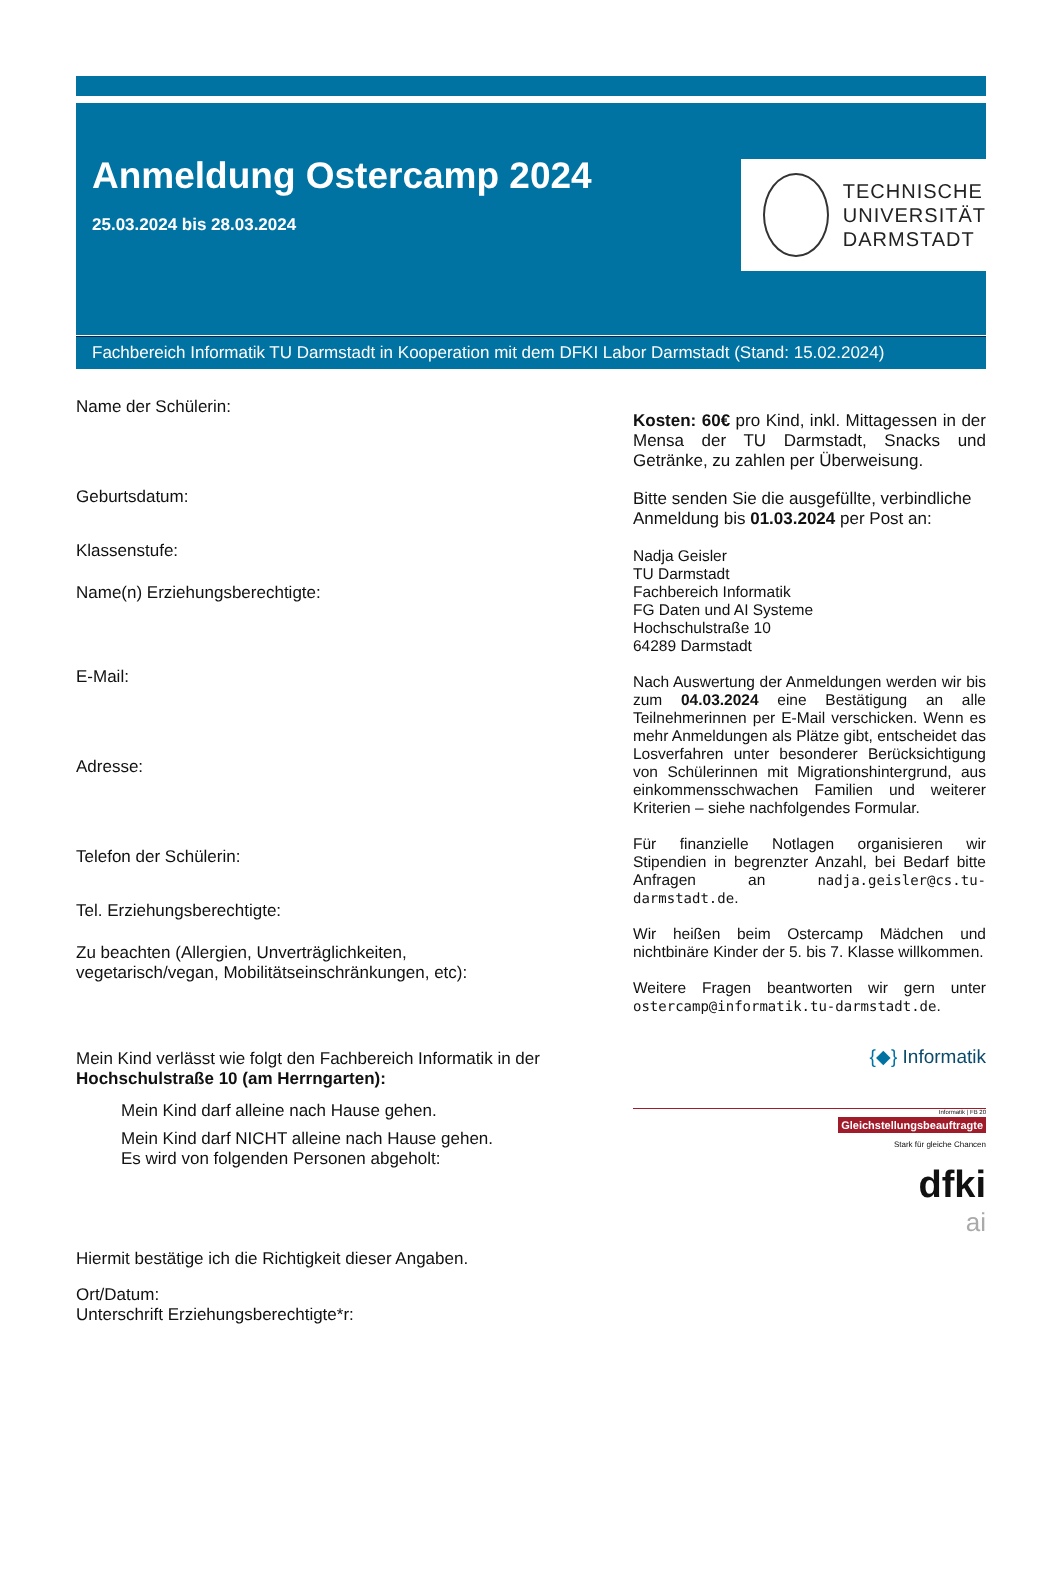Anmeldung Ostercamp 2024
25.03.2024 bis 28.03.2024
TECHNISCHE
UNIVERSITÄT
DARMSTADT
Fachbereich Informatik TU Darmstadt in Kooperation mit dem DFKI Labor Darmstadt (Stand: 15.02.2024)
Name der Schülerin:
Geburtsdatum:
Klassenstufe:
Name(n) Erziehungsberechtigte:
E-Mail:
Adresse:
Telefon der Schülerin:
Tel. Erziehungsberechtigte:
Zu beachten (Allergien, Unverträglichkeiten,
vegetarisch/vegan, Mobilitätseinschränkungen, etc):
Mein Kind verlässt wie folgt den Fachbereich Informatik in der
Hochschulstraße 10 (am Herrngarten):
Mein Kind darf alleine nach Hause gehen.
Mein Kind darf NICHT alleine nach Hause gehen.
Es wird von folgenden Personen abgeholt:
Hiermit bestätige ich die Richtigkeit dieser Angaben.
Ort/Datum:
Unterschrift Erziehungsberechtigte*r:
Kosten: 60€ pro Kind, inkl. Mittagessen in der Mensa der TU Darmstadt, Snacks und Getränke, zu zahlen per Überweisung.
Bitte senden Sie die ausgefüllte, verbindliche Anmeldung bis 01.03.2024 per Post an:
Nadja Geisler
TU Darmstadt
Fachbereich Informatik
FG Daten und AI Systeme
Hochschulstraße 10
64289 Darmstadt
Nach Auswertung der Anmeldungen werden wir bis zum 04.03.2024 eine Bestätigung an alle Teilnehmerinnen per E-Mail verschicken. Wenn es mehr Anmeldungen als Plätze gibt, entscheidet das Losverfahren unter besonderer Berücksichtigung von Schülerinnen mit Migrationshintergrund, aus einkommensschwachen Familien und weiterer Kriterien – siehe nachfolgendes Formular.
Für finanzielle Notlagen organisieren wir Stipendien in begrenzter Anzahl, bei Bedarf bitte Anfragen an nadja.geisler@cs.tu-darmstadt.de.
Wir heißen beim Ostercamp Mädchen und nichtbinäre Kinder der 5. bis 7. Klasse willkommen.
Weitere Fragen beantworten wir gern unter ostercamp@informatik.tu-darmstadt.de.
{◆} Informatik
Informatik | FB 20
Gleichstellungsbeauftragte
Stark für gleiche Chancen
dfki
ai